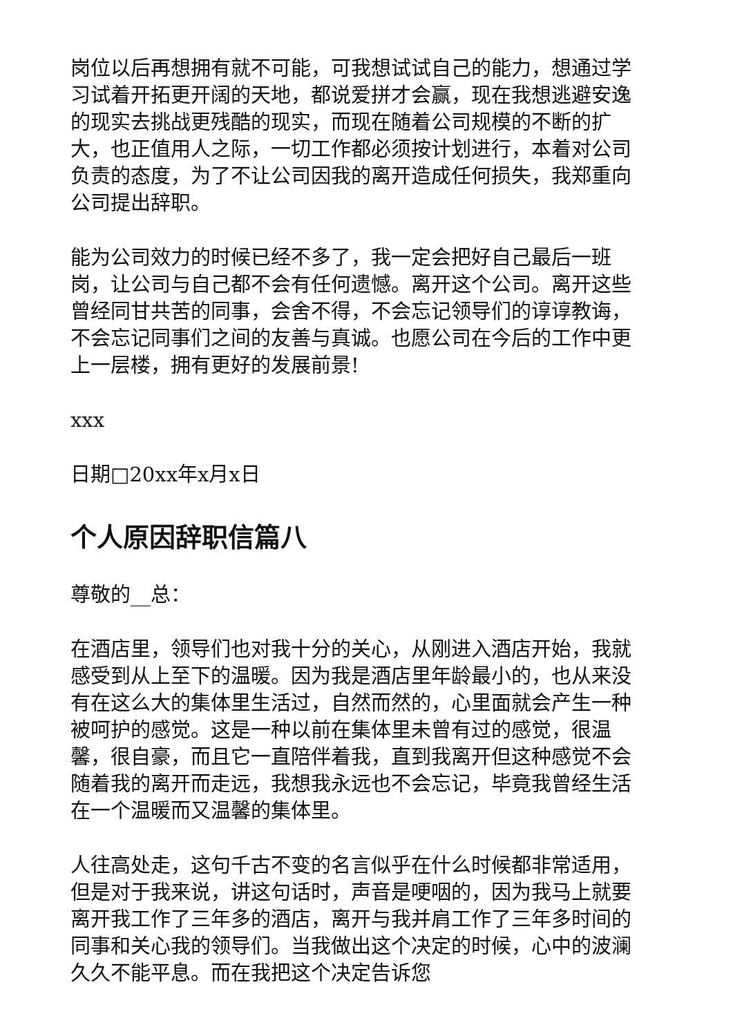岗位以后再想拥有就不可能，可我想试试自己的能力，想通过学习试着开拓更开阔的天地，都说爱拼才会赢，现在我想逃避安逸的现实去挑战更残酷的现实，而现在随着公司规模的不断的扩大，也正值用人之际，一切工作都必须按计划进行，本着对公司负责的态度，为了不让公司因我的离开造成任何损失，我郑重向公司提出辞职。
能为公司效力的时候已经不多了，我一定会把好自己最后一班岗，让公司与自己都不会有任何遗憾。离开这个公司。离开这些曾经同甘共苦的同事，会舍不得，不会忘记领导们的谆谆教诲，不会忘记同事们之间的友善与真诚。也愿公司在今后的工作中更上一层楼，拥有更好的发展前景!
xxx
日期□20xx年x月x日
个人原因辞职信篇八
尊敬的__总：
在酒店里，领导们也对我十分的关心，从刚进入酒店开始，我就感受到从上至下的温暖。因为我是酒店里年龄最小的，也从来没有在这么大的集体里生活过，自然而然的，心里面就会产生一种被呵护的感觉。这是一种以前在集体里未曾有过的感觉，很温馨，很自豪，而且它一直陪伴着我，直到我离开但这种感觉不会随着我的离开而走远，我想我永远也不会忘记，毕竟我曾经生活在一个温暖而又温馨的集体里。
人往高处走，这句千古不变的名言似乎在什么时候都非常适用，但是对于我来说，讲这句话时，声音是哽咽的，因为我马上就要离开我工作了三年多的酒店，离开与我并肩工作了三年多时间的同事和关心我的领导们。当我做出这个决定的时候，心中的波澜久久不能平息。而在我把这个决定告诉您